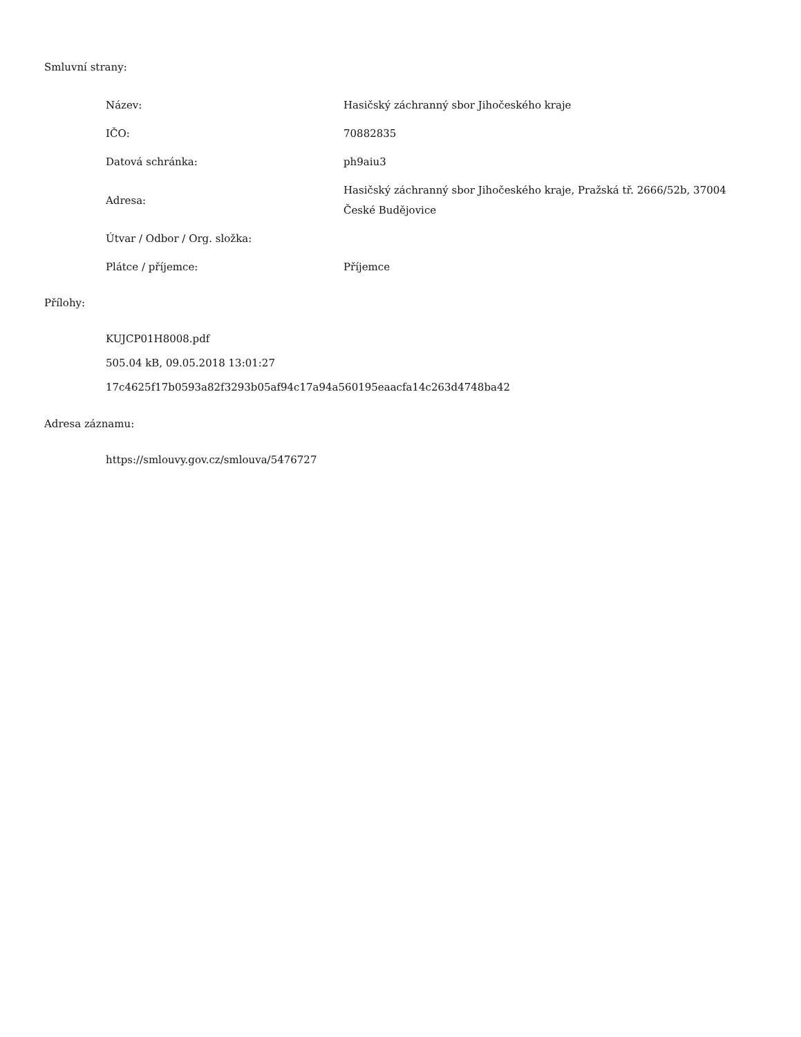Smluvní strany:
| Název: | Hasičský záchranný sbor Jihočeského kraje |
| IČO: | 70882835 |
| Datová schránka: | ph9aiu3 |
| Adresa: | Hasičský záchranný sbor Jihočeského kraje, Pražská tř. 2666/52b, 37004 České Budějovice |
| Útvar / Odbor / Org. složka: | |
| Plátce / příjemce: | Příjemce |
Přílohy:
KUJCP01H8008.pdf
505.04 kB, 09.05.2018 13:01:27
17c4625f17b0593a82f3293b05af94c17a94a560195eaacfa14c263d4748ba42
Adresa záznamu:
https://smlouvy.gov.cz/smlouva/5476727